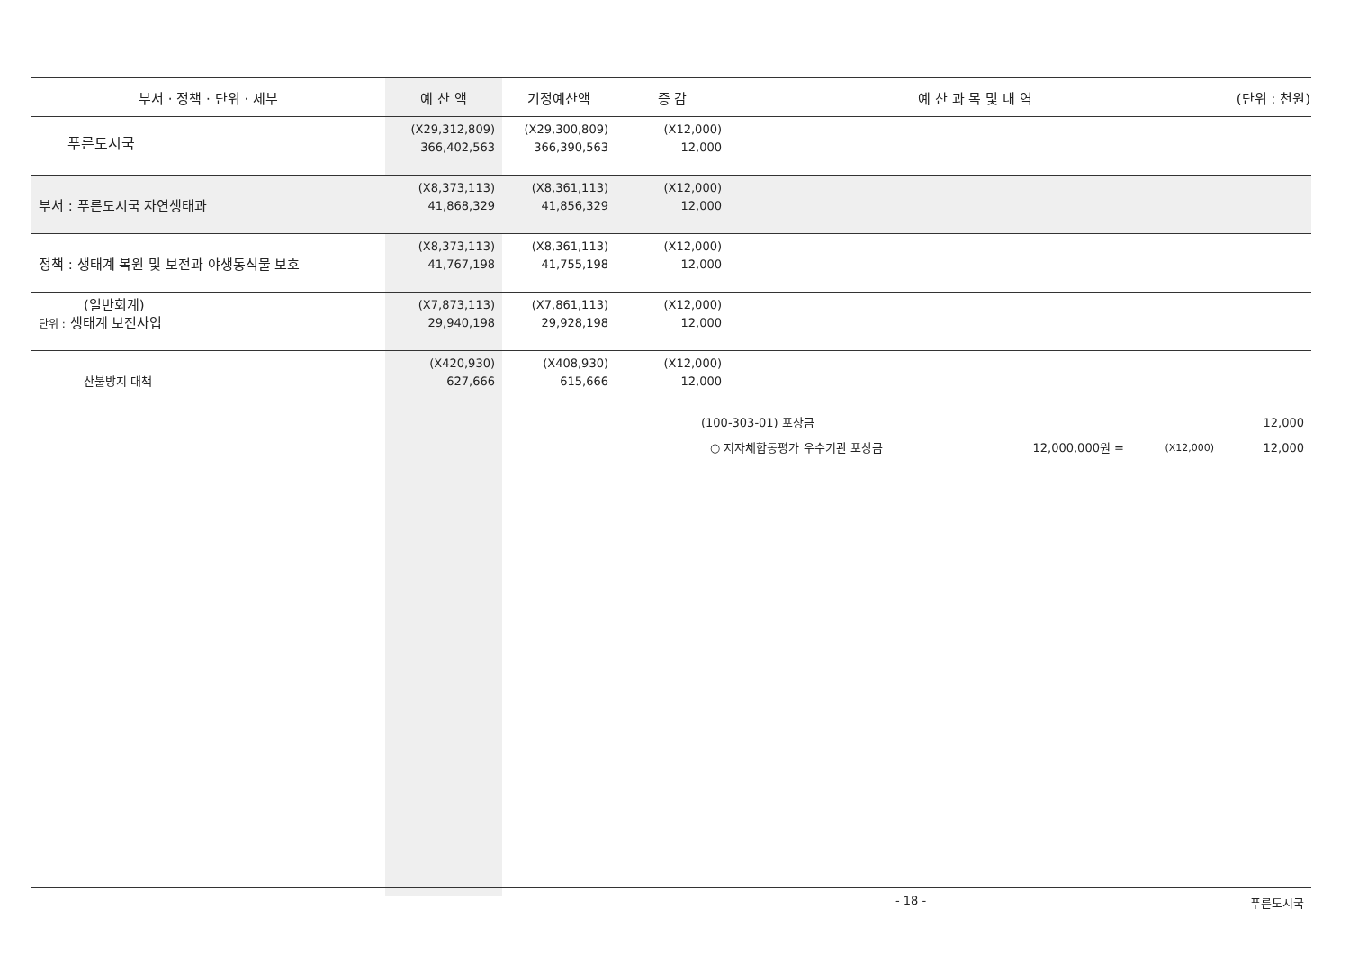| 부서 · 정책 · 단위 · 세부 | 예 산 액 | 기정예산액 | 증 감 | 예 산 과 목 및 내 역 | | | (단위 : 천원) |
| --- | --- | --- | --- | --- | --- | --- | --- |
| 푸른도시국 | (X29,312,809) 366,402,563 | (X29,300,809) 366,390,563 | (X12,000) 12,000 | | | | |
| 부서 : 푸른도시국 자연생태과 | (X8,373,113) 41,868,329 | (X8,361,113) 41,856,329 | (X12,000) 12,000 | | | | |
| 정책 : 생태계 복원 및 보전과 야생동식물 보호 | (X8,373,113) 41,767,198 | (X8,361,113) 41,755,198 | (X12,000) 12,000 | | | | |
| (일반회계) 단위 : 생태계 보전사업 | (X7,873,113) 29,940,198 | (X7,861,113) 29,928,198 | (X12,000) 12,000 | | | | |
| 산불방지 대책 | (X420,930) 627,666 | (X408,930) 615,666 | (X12,000) 12,000 | | | | |
| | | | (100-303-01) 포상금 | | | | 12,000 |
| | | | ○ 지자체합동평가 우수기관 포상금 | | 12,000,000원 = | (X12,000) | 12,000 |
- 18 - 푸른도시국